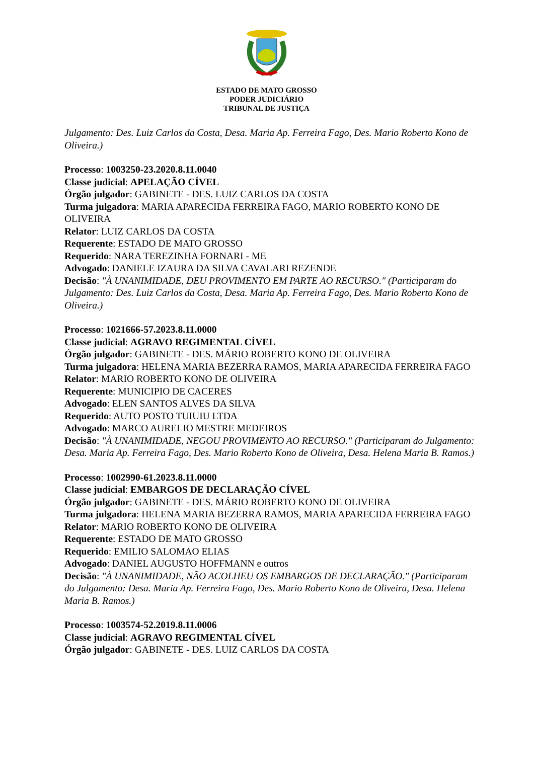ESTADO DE MATO GROSSO
PODER JUDICIÁRIO
TRIBUNAL DE JUSTIÇA
Julgamento: Des. Luiz Carlos da Costa, Desa. Maria Ap. Ferreira Fago, Des. Mario Roberto Kono de Oliveira.)
Processo: 1003250-23.2020.8.11.0040
Classe judicial: APELAÇÃO CÍVEL
Órgão julgador: GABINETE - DES. LUIZ CARLOS DA COSTA
Turma julgadora: MARIA APARECIDA FERREIRA FAGO, MARIO ROBERTO KONO DE OLIVEIRA
Relator: LUIZ CARLOS DA COSTA
Requerente: ESTADO DE MATO GROSSO
Requerido: NARA TEREZINHA FORNARI - ME
Advogado: DANIELE IZAURA DA SILVA CAVALARI REZENDE
Decisão: "À UNANIMIDADE, DEU PROVIMENTO EM PARTE AO RECURSO." (Participaram do Julgamento: Des. Luiz Carlos da Costa, Desa. Maria Ap. Ferreira Fago, Des. Mario Roberto Kono de Oliveira.)
Processo: 1021666-57.2023.8.11.0000
Classe judicial: AGRAVO REGIMENTAL CÍVEL
Órgão julgador: GABINETE - DES. MÁRIO ROBERTO KONO DE OLIVEIRA
Turma julgadora: HELENA MARIA BEZERRA RAMOS, MARIA APARECIDA FERREIRA FAGO
Relator: MARIO ROBERTO KONO DE OLIVEIRA
Requerente: MUNICIPIO DE CACERES
Advogado: ELEN SANTOS ALVES DA SILVA
Requerido: AUTO POSTO TUIUIU LTDA
Advogado: MARCO AURELIO MESTRE MEDEIROS
Decisão: "À UNANIMIDADE, NEGOU PROVIMENTO AO RECURSO." (Participaram do Julgamento: Desa. Maria Ap. Ferreira Fago, Des. Mario Roberto Kono de Oliveira, Desa. Helena Maria B. Ramos.)
Processo: 1002990-61.2023.8.11.0000
Classe judicial: EMBARGOS DE DECLARAÇÃO CÍVEL
Órgão julgador: GABINETE - DES. MÁRIO ROBERTO KONO DE OLIVEIRA
Turma julgadora: HELENA MARIA BEZERRA RAMOS, MARIA APARECIDA FERREIRA FAGO
Relator: MARIO ROBERTO KONO DE OLIVEIRA
Requerente: ESTADO DE MATO GROSSO
Requerido: EMILIO SALOMAO ELIAS
Advogado: DANIEL AUGUSTO HOFFMANN e outros
Decisão: "À UNANIMIDADE, NÃO ACOLHEU OS EMBARGOS DE DECLARAÇÃO." (Participaram do Julgamento: Desa. Maria Ap. Ferreira Fago, Des. Mario Roberto Kono de Oliveira, Desa. Helena Maria B. Ramos.)
Processo: 1003574-52.2019.8.11.0006
Classe judicial: AGRAVO REGIMENTAL CÍVEL
Órgão julgador: GABINETE - DES. LUIZ CARLOS DA COSTA